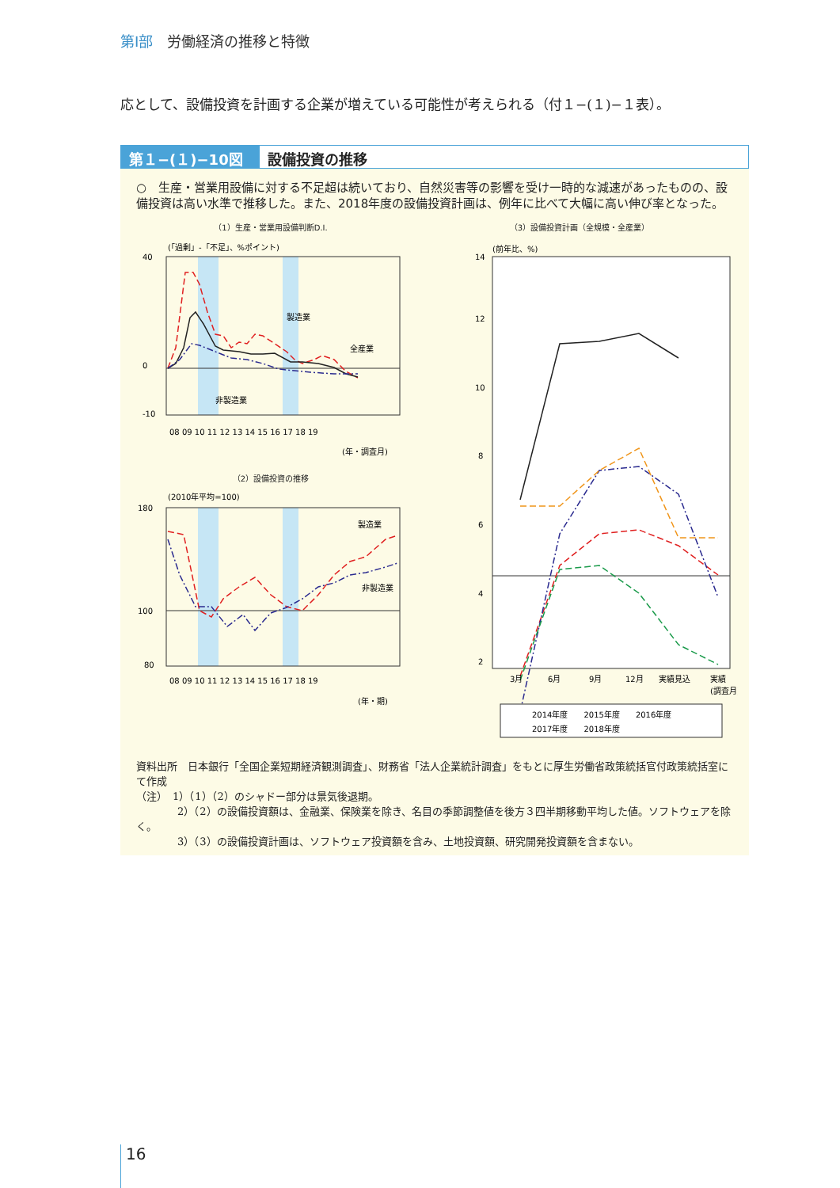第Ⅰ部　労働経済の推移と特徴
応として、設備投資を計画する企業が増えている可能性が考えられる（付１−(１)−１表）。
第１−(１)−10図 設備投資の推移
○　生産・営業用設備に対する不足超は続いており、自然災害等の影響を受け一時的な減速があったものの、設備投資は高い水準で推移した。また、2018年度の設備投資計画は、例年に比べて大幅に高い伸び率となった。
（1）生産・営業用設備判断D.I.
(「過剰」-「不足」、%ポイント)
40
0
-10
製造業
全産業
非製造業
08 09 10 11 12 13 14 15 16 17 18 19
(年・調査月)
（2）設備投資の推移
(2010年平均=100)
180
100
80
製造業
非製造業
08 09 10 11 12 13 14 15 16 17 18 19
(年・期)
（3）設備投資計画（全規模・全産業）
(前年比、%)
14
12
10
8
6
4
2
3月
6月
9月
12月
実績見込
実績
(調査月)
2014年度　　2015年度　　2016年度
2017年度　　2018年度
資料出所　日本銀行「全国企業短期経済観測調査」、財務省「法人企業統計調査」をもとに厚生労働省政策統括官付政策統括室にて作成
（注）　1）（1）（2）のシャドー部分は景気後退期。
　　　　2）（2）の設備投資額は、金融業、保険業を除き、名目の季節調整値を後方３四半期移動平均した値。ソフトウェアを除く。
　　　　3）（3）の設備投資計画は、ソフトウェア投資額を含み、土地投資額、研究開発投資額を含まない。
16